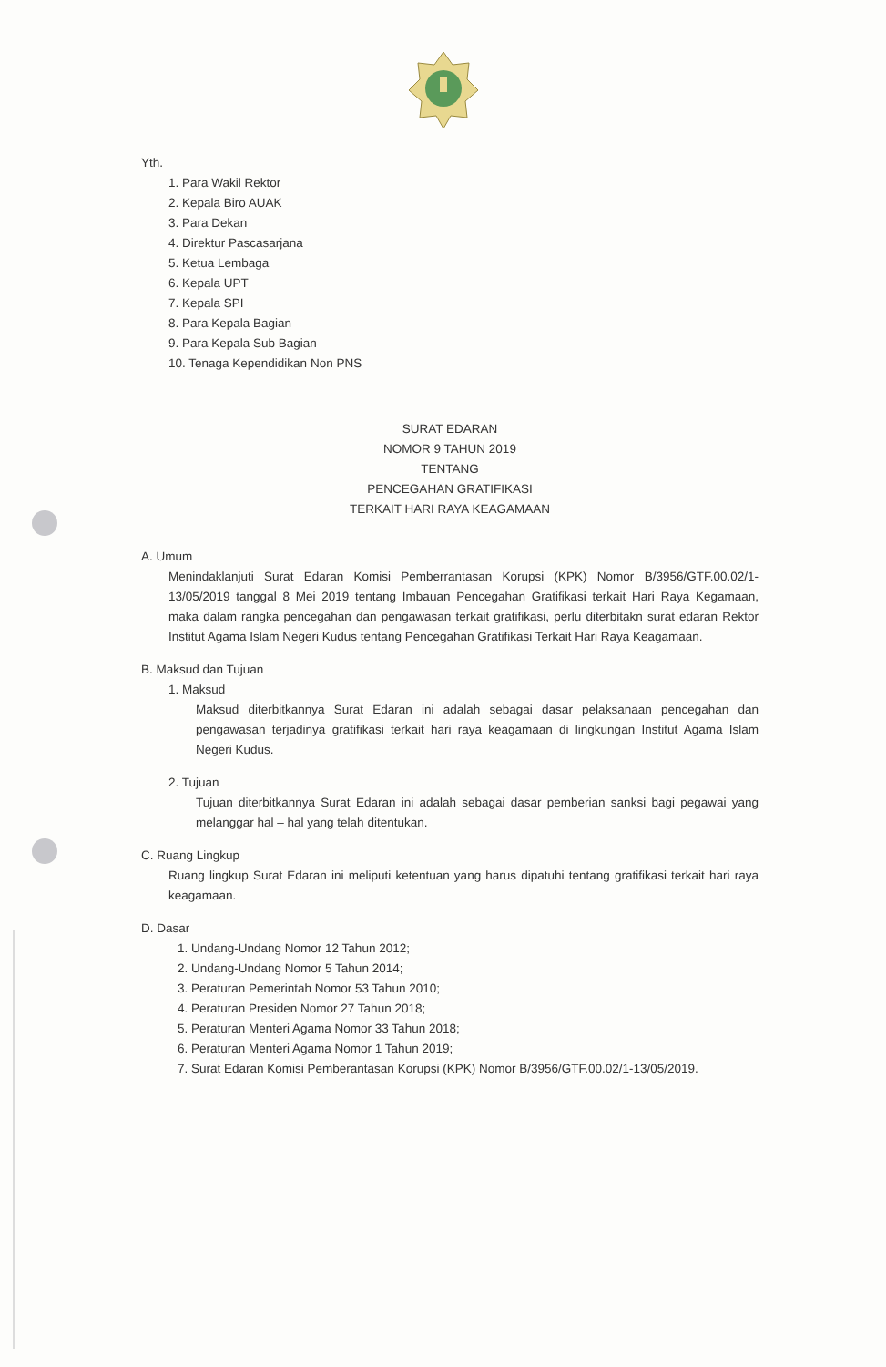Yth.
1. Para Wakil Rektor
2. Kepala Biro AUAK
3. Para Dekan
4. Direktur Pascasarjana
5. Ketua Lembaga
6. Kepala UPT
7. Kepala SPI
8. Para Kepala Bagian
9. Para Kepala Sub Bagian
10. Tenaga Kependidikan Non PNS
SURAT EDARAN
NOMOR 9 TAHUN 2019
TENTANG
PENCEGAHAN GRATIFIKASI
TERKAIT HARI RAYA KEAGAMAAN
A. Umum
Menindaklanjuti Surat Edaran Komisi Pemberrantasan Korupsi (KPK) Nomor B/3956/GTF.00.02/1-13/05/2019 tanggal 8 Mei 2019 tentang Imbauan Pencegahan Gratifikasi terkait Hari Raya Kegamaan, maka dalam rangka pencegahan dan pengawasan terkait gratifikasi, perlu diterbitakn surat edaran Rektor Institut Agama Islam Negeri Kudus tentang Pencegahan Gratifikasi Terkait Hari Raya Keagamaan.
B. Maksud dan Tujuan
1. Maksud
Maksud diterbitkannya Surat Edaran ini adalah sebagai dasar pelaksanaan pencegahan dan pengawasan terjadinya gratifikasi terkait hari raya keagamaan di lingkungan Institut Agama Islam Negeri Kudus.
2. Tujuan
Tujuan diterbitkannya Surat Edaran ini adalah sebagai dasar pemberian sanksi bagi pegawai yang melanggar hal – hal yang telah ditentukan.
C. Ruang Lingkup
Ruang lingkup Surat Edaran ini meliputi ketentuan yang harus dipatuhi tentang gratifikasi terkait hari raya keagamaan.
D. Dasar
1. Undang-Undang Nomor 12 Tahun 2012;
2. Undang-Undang Nomor 5 Tahun 2014;
3. Peraturan Pemerintah Nomor 53 Tahun 2010;
4. Peraturan Presiden Nomor 27 Tahun 2018;
5. Peraturan Menteri Agama Nomor 33 Tahun 2018;
6. Peraturan Menteri Agama Nomor 1 Tahun 2019;
7. Surat Edaran Komisi Pemberantasan Korupsi (KPK) Nomor B/3956/GTF.00.02/1-13/05/2019.